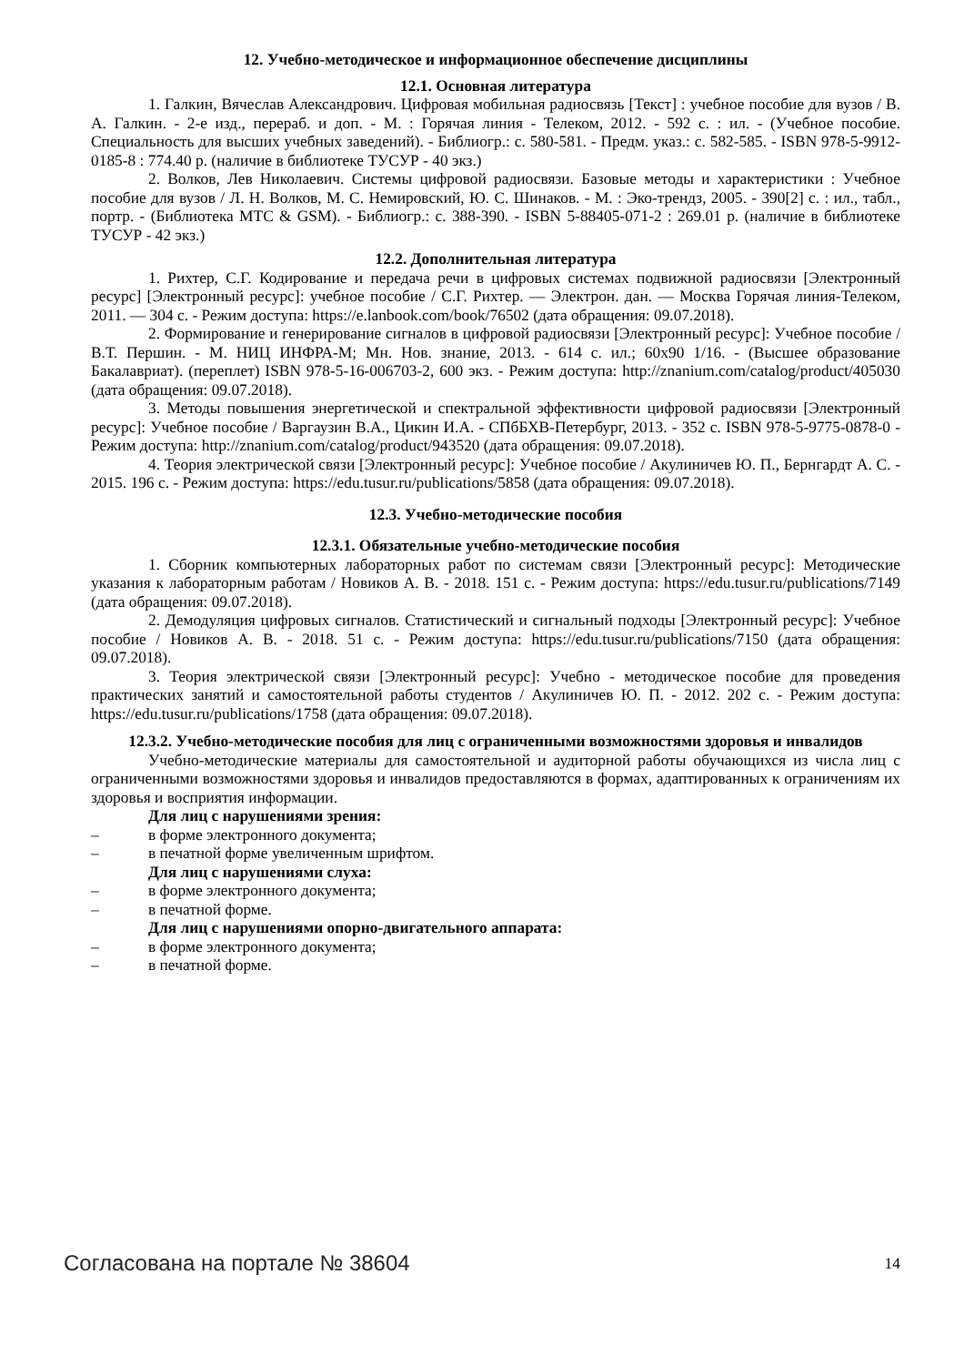12. Учебно-методическое и информационное обеспечение дисциплины
12.1. Основная литература
1. Галкин, Вячеслав Александрович. Цифровая мобильная радиосвязь [Текст] : учебное пособие для вузов / В. А. Галкин. - 2-е изд., перераб. и доп. - М. : Горячая линия - Телеком, 2012. - 592 с. : ил. - (Учебное пособие. Специальность для высших учебных заведений). - Библиогр.: с. 580-581. - Предм. указ.: с. 582-585. - ISBN 978-5-9912-0185-8 : 774.40 р. (наличие в библиотеке ТУСУР - 40 экз.)
2. Волков, Лев Николаевич. Системы цифровой радиосвязи. Базовые методы и характеристики : Учебное пособие для вузов / Л. Н. Волков, М. С. Немировский, Ю. С. Шинаков. - М. : Эко-трендз, 2005. - 390[2] с. : ил., табл., портр. - (Библиотека МТС & GSM). - Библиогр.: с. 388-390. - ISBN 5-88405-071-2 : 269.01 р. (наличие в библиотеке ТУСУР - 42 экз.)
12.2. Дополнительная литература
1. Рихтер, С.Г. Кодирование и передача речи в цифровых системах подвижной радиосвязи [Электронный ресурс] [Электронный ресурс]: учебное пособие / С.Г. Рихтер. — Электрон. дан. — Москва Горячая линия-Телеком, 2011. — 304 с. - Режим доступа: https://e.lanbook.com/book/76502 (дата обращения: 09.07.2018).
2. Формирование и генерирование сигналов в цифровой радиосвязи [Электронный ресурс]: Учебное пособие / В.Т. Першин. - М. НИЦ ИНФРА-М; Мн. Нов. знание, 2013. - 614 с. ил.; 60x90 1/16. - (Высшее образование Бакалавриат). (переплет) ISBN 978-5-16-006703-2, 600 экз. - Режим доступа: http://znanium.com/catalog/product/405030 (дата обращения: 09.07.2018).
3. Методы повышения энергетической и спектральной эффективности цифровой радиосвязи [Электронный ресурс]: Учебное пособие / Варгаузин В.А., Цикин И.А. - СПбБХВ-Петербург, 2013. - 352 с. ISBN 978-5-9775-0878-0 - Режим доступа: http://znanium.com/catalog/product/943520 (дата обращения: 09.07.2018).
4. Теория электрической связи [Электронный ресурс]: Учебное пособие / Акулиничев Ю. П., Бернгардт А. С. - 2015. 196 с. - Режим доступа: https://edu.tusur.ru/publications/5858 (дата обращения: 09.07.2018).
12.3. Учебно-методические пособия
12.3.1. Обязательные учебно-методические пособия
1. Сборник компьютерных лабораторных работ по системам связи [Электронный ресурс]: Методические указания к лабораторным работам / Новиков А. В. - 2018. 151 с. - Режим доступа: https://edu.tusur.ru/publications/7149 (дата обращения: 09.07.2018).
2. Демодуляция цифровых сигналов. Статистический и сигнальный подходы [Электронный ресурс]: Учебное пособие / Новиков А. В. - 2018. 51 с. - Режим доступа: https://edu.tusur.ru/publications/7150 (дата обращения: 09.07.2018).
3. Теория электрической связи [Электронный ресурс]: Учебно - методическое пособие для проведения практических занятий и самостоятельной работы студентов / Акулиничев Ю. П. - 2012. 202 с. - Режим доступа: https://edu.tusur.ru/publications/1758 (дата обращения: 09.07.2018).
12.3.2. Учебно-методические пособия для лиц с ограниченными возможностями здоровья и инвалидов
Учебно-методические материалы для самостоятельной и аудиторной работы обучающихся из числа лиц с ограниченными возможностями здоровья и инвалидов предоставляются в формах, адаптированных к ограничениям их здоровья и восприятия информации.
Для лиц с нарушениями зрения:
– в форме электронного документа;
– в печатной форме увеличенным шрифтом.
Для лиц с нарушениями слуха:
– в форме электронного документа;
– в печатной форме.
Для лиц с нарушениями опорно-двигательного аппарата:
– в форме электронного документа;
– в печатной форме.
Согласована на портале № 38604 14